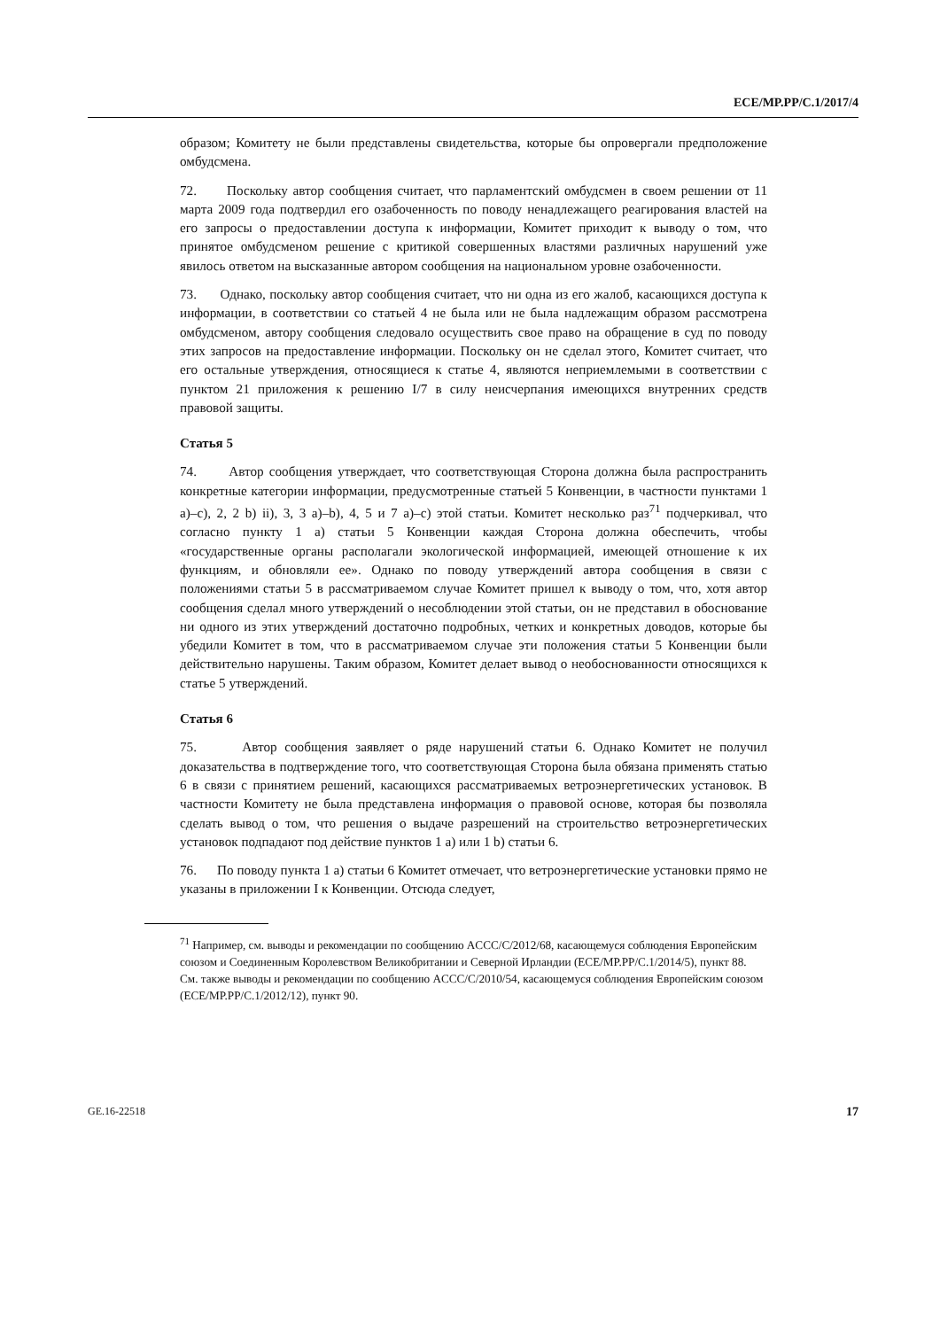ECE/MP.PP/C.1/2017/4
образом; Комитету не были представлены свидетельства, которые бы опровергали предположение омбудсмена.
72. Поскольку автор сообщения считает, что парламентский омбудсмен в своем решении от 11 марта 2009 года подтвердил его озабоченность по поводу ненадлежащего реагирования властей на его запросы о предоставлении доступа к информации, Комитет приходит к выводу о том, что принятое омбудсменом решение с критикой совершенных властями различных нарушений уже явилось ответом на высказанные автором сообщения на национальном уровне озабоченности.
73. Однако, поскольку автор сообщения считает, что ни одна из его жалоб, касающихся доступа к информации, в соответствии со статьей 4 не была или не была надлежащим образом рассмотрена омбудсменом, автору сообщения следовало осуществить свое право на обращение в суд по поводу этих запросов на предоставление информации. Поскольку он не сделал этого, Комитет считает, что его остальные утверждения, относящиеся к статье 4, являются неприемлемыми в соответствии с пунктом 21 приложения к решению I/7 в силу неисчерпания имеющихся внутренних средств правовой защиты.
Статья 5
74. Автор сообщения утверждает, что соответствующая Сторона должна была распространить конкретные категории информации, предусмотренные статьей 5 Конвенции, в частности пунктами 1 a)–c), 2, 2 b) ii), 3, 3 a)–b), 4, 5 и 7 a)–c) этой статьи. Комитет несколько раз<sup>71</sup> подчеркивал, что согласно пункту 1 a) статьи 5 Конвенции каждая Сторона должна обеспечить, чтобы «государственные органы располагали экологической информацией, имеющей отношение к их функциям, и обновляли ее». Однако по поводу утверждений автора сообщения в связи с положениями статьи 5 в рассматриваемом случае Комитет пришел к выводу о том, что, хотя автор сообщения сделал много утверждений о несоблюдении этой статьи, он не представил в обоснование ни одного из этих утверждений достаточно подробных, четких и конкретных доводов, которые бы убедили Комитет в том, что в рассматриваемом случае эти положения статьи 5 Конвенции были действительно нарушены. Таким образом, Комитет делает вывод о необоснованности относящихся к статье 5 утверждений.
Статья 6
75. Автор сообщения заявляет о ряде нарушений статьи 6. Однако Комитет не получил доказательства в подтверждение того, что соответствующая Сторона была обязана применять статью 6 в связи с принятием решений, касающихся рассматриваемых ветроэнергетических установок. В частности Комитету не была представлена информация о правовой основе, которая бы позволяла сделать вывод о том, что решения о выдаче разрешений на строительство ветроэнергетических установок подпадают под действие пунктов 1 a) или 1 b) статьи 6.
76. По поводу пункта 1 a) статьи 6 Комитет отмечает, что ветроэнергетические установки прямо не указаны в приложении I к Конвенции. Отсюда следует,
<sup>71</sup> Например, см. выводы и рекомендации по сообщению ACCC/C/2012/68, касающемуся соблюдения Европейским союзом и Соединенным Королевством Великобритании и Северной Ирландии (ECE/MP.PP/C.1/2014/5), пункт 88. См. также выводы и рекомендации по сообщению ACCC/C/2010/54, касающемуся соблюдения Европейским союзом (ECE/MP.PP/C.1/2012/12), пункт 90.
GE.16-22518 17